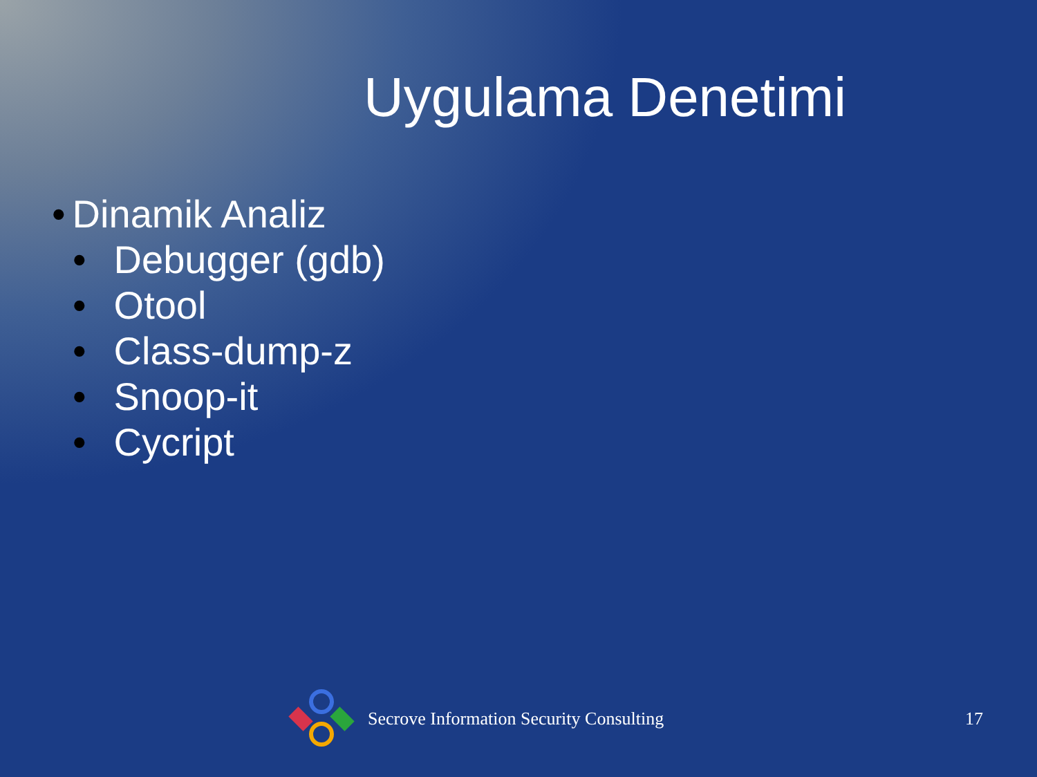Uygulama Denetimi
• Dinamik Analiz
• Debugger (gdb)
• Otool
• Class-dump-z
• Snoop-it
• Cycript
Secrove Information Security Consulting 17